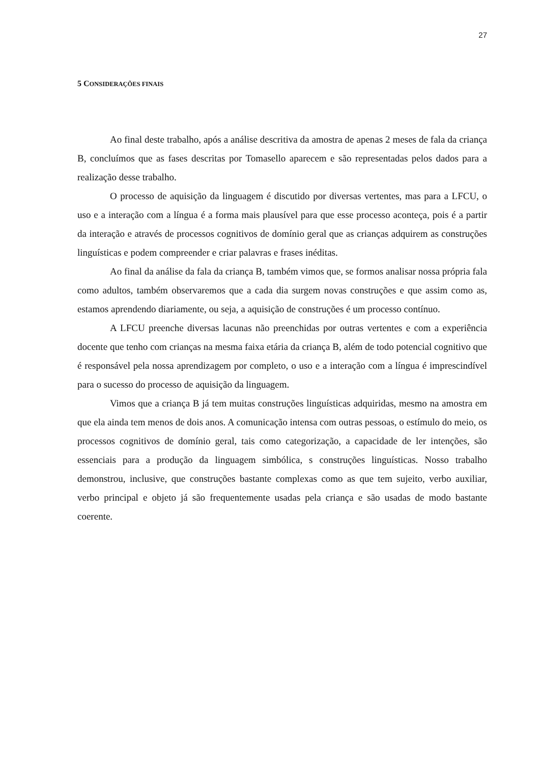27
5 CONSIDERAÇÕES FINAIS
Ao final deste trabalho, após a análise descritiva da amostra de apenas 2 meses de fala da criança B, concluímos que as fases descritas por Tomasello aparecem e são representadas pelos dados para a realização desse trabalho.
O processo de aquisição da linguagem é discutido por diversas vertentes, mas para a LFCU, o uso e a interação com a língua é a forma mais plausível para que esse processo aconteça, pois é a partir da interação e através de processos cognitivos de domínio geral que as crianças adquirem as construções linguísticas e podem compreender e criar palavras e frases inéditas.
Ao final da análise da fala da criança B, também vimos que, se formos analisar nossa própria fala como adultos, também observaremos que a cada dia surgem novas construções e que assim como as, estamos aprendendo diariamente, ou seja, a aquisição de construções é um processo contínuo.
A LFCU preenche diversas lacunas não preenchidas por outras vertentes e com a experiência docente que tenho com crianças na mesma faixa etária da criança B, além de todo potencial cognitivo que é responsável pela nossa aprendizagem por completo, o uso e a interação com a língua é imprescindível para o sucesso do processo de aquisição da linguagem.
Vimos que a criança B já tem muitas construções linguísticas adquiridas, mesmo na amostra em que ela ainda tem menos de dois anos. A comunicação intensa com outras pessoas, o estímulo do meio, os processos cognitivos de domínio geral, tais como categorização, a capacidade de ler intenções, são essenciais para a produção da linguagem simbólica, s construções linguísticas. Nosso trabalho demonstrou, inclusive, que construções bastante complexas como as que tem sujeito, verbo auxiliar, verbo principal e objeto já são frequentemente usadas pela criança e são usadas de modo bastante coerente.